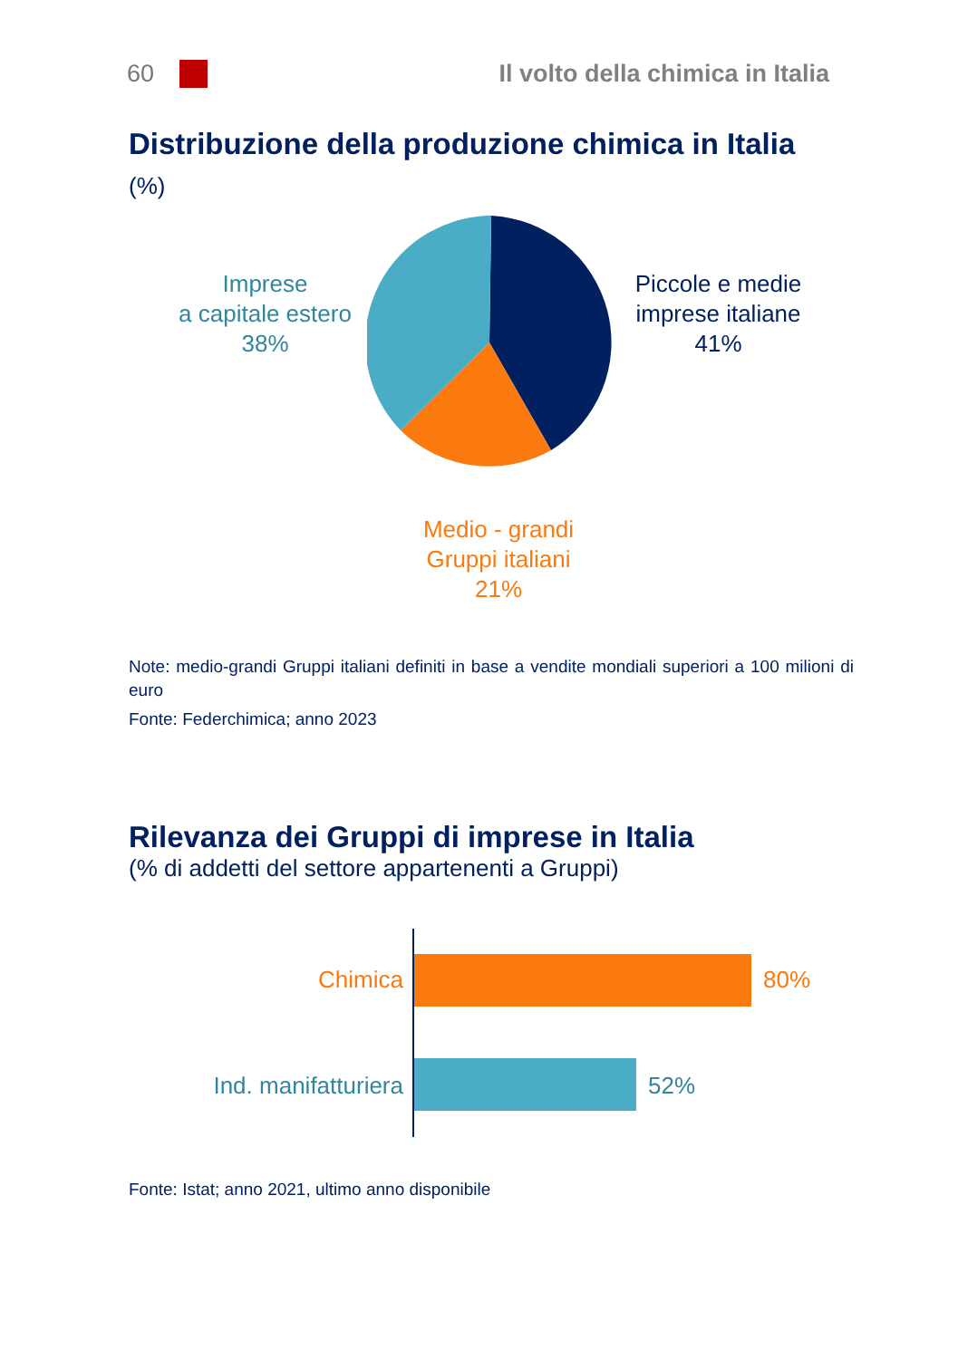60
Il volto della chimica in Italia
Distribuzione della produzione chimica in Italia
(%)
Imprese
a capitale estero
38%
Piccole e medie
imprese italiane
41%
Medio - grandi
Gruppi italiani
21%
Note: medio-grandi Gruppi italiani definiti in base a vendite mondiali superiori a 100 milioni di euro
Fonte: Federchimica; anno 2023
Rilevanza dei Gruppi di imprese in Italia
(% di addetti del settore appartenenti a Gruppi)
Chimica 80%
Ind. manifatturiera
52%
Fonte: Istat; anno 2021, ultimo anno disponibile